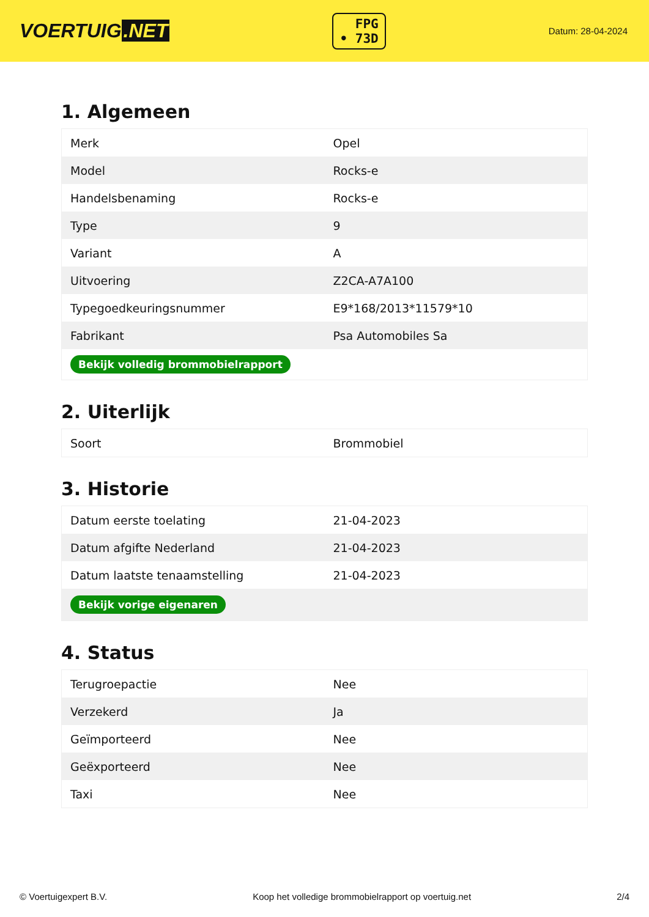VOERTUIG.NET
FPG
• 73D
Datum: 28-04-2024
1. Algemeen
| Merk | Opel |
| Model | Rocks-e |
| Handelsbenaming | Rocks-e |
| Type | 9 |
| Variant | A |
| Uitvoering | Z2CA-A7A100 |
| Typegoedkeuringsnummer | E9*168/2013*11579*10 |
| Fabrikant | Psa Automobiles Sa |
| Bekijk volledig brommobielrapport | |
2. Uiterlijk
| Soort | Brommobiel |
3. Historie
| Datum eerste toelating | 21-04-2023 |
| Datum afgifte Nederland | 21-04-2023 |
| Datum laatste tenaamstelling | 21-04-2023 |
| Bekijk vorige eigenaren | |
4. Status
| Terugroepactie | Nee |
| Verzekerd | Ja |
| Geïmporteerd | Nee |
| Geëxporteerd | Nee |
| Taxi | Nee |
© Voertuigexpert B.V. Koop het volledige brommobielrapport op voertuig.net 2/4